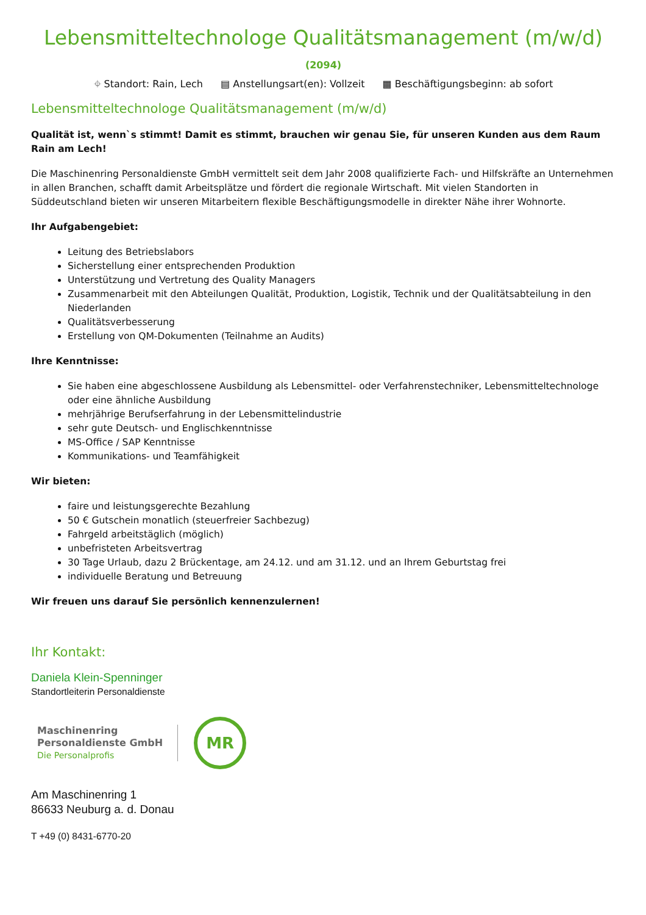Lebensmitteltechnologe Qualitätsmanagement (m/w/d)
(2094)
⌖ Standort: Rain, Lech ▤ Anstellungsart(en): Vollzeit ▦ Beschäftigungsbeginn: ab sofort
Lebensmitteltechnologe Qualitätsmanagement (m/w/d)
Qualität ist, wenn`s stimmt! Damit es stimmt, brauchen wir genau Sie, für unseren Kunden aus dem Raum Rain am Lech!
Die Maschinenring Personaldienste GmbH vermittelt seit dem Jahr 2008 qualifizierte Fach- und Hilfskräfte an Unternehmen in allen Branchen, schafft damit Arbeitsplätze und fördert die regionale Wirtschaft. Mit vielen Standorten in Süddeutschland bieten wir unseren Mitarbeitern flexible Beschäftigungsmodelle in direkter Nähe ihrer Wohnorte.
Ihr Aufgabengebiet:
Leitung des Betriebslabors
Sicherstellung einer entsprechenden Produktion
Unterstützung und Vertretung des Quality Managers
Zusammenarbeit mit den Abteilungen Qualität, Produktion, Logistik, Technik und der Qualitätsabteilung in den Niederlanden
Qualitätsverbesserung
Erstellung von QM-Dokumenten (Teilnahme an Audits)
Ihre Kenntnisse:
Sie haben eine abgeschlossene Ausbildung als Lebensmittel- oder Verfahrenstechniker, Lebensmitteltechnologe oder eine ähnliche Ausbildung
mehrjährige Berufserfahrung in der Lebensmittelindustrie
sehr gute Deutsch- und Englischkenntnisse
MS-Office / SAP Kenntnisse
Kommunikations- und Teamfähigkeit
Wir bieten:
faire und leistungsgerechte Bezahlung
50 € Gutschein monatlich (steuerfreier Sachbezug)
Fahrgeld arbeitstäglich (möglich)
unbefristeten Arbeitsvertrag
30 Tage Urlaub, dazu 2 Brückentage, am 24.12. und am 31.12. und an Ihrem Geburtstag frei
individuelle Beratung und Betreuung
Wir freuen uns darauf Sie persönlich kennenzulernen!
Ihr Kontakt:
Daniela Klein-Spenninger
Standortleiterin Personaldienste
Maschinenring
Personaldienste GmbH
Die Personalprofis
MR
Am Maschinenring 1
86633 Neuburg a. d. Donau
T +49 (0) 8431-6770-20